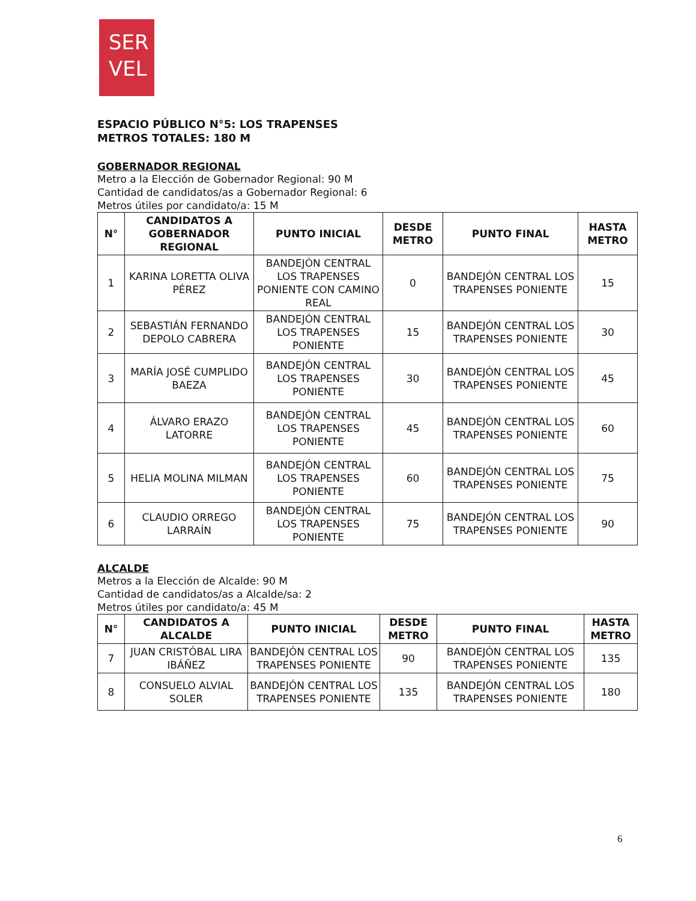SER
VEL
ESPACIO PÚBLICO N°5: LOS TRAPENSES
METROS TOTALES: 180 M
GOBERNADOR REGIONAL
Metro a la Elección de Gobernador Regional: 90 M
Cantidad de candidatos/as a Gobernador Regional: 6
Metros útiles por candidato/a: 15 M
| N° | CANDIDATOS A GOBERNADOR REGIONAL | PUNTO INICIAL | DESDE METRO | PUNTO FINAL | HASTA METRO |
| --- | --- | --- | --- | --- | --- |
| 1 | KARINA LORETTA OLIVA PÉREZ | BANDEJÓN CENTRAL LOS TRAPENSES PONIENTE CON CAMINO REAL | 0 | BANDEJÓN CENTRAL LOS TRAPENSES PONIENTE | 15 |
| 2 | SEBASTIÁN FERNANDO DEPOLO CABRERA | BANDEJÓN CENTRAL LOS TRAPENSES PONIENTE | 15 | BANDEJÓN CENTRAL LOS TRAPENSES PONIENTE | 30 |
| 3 | MARÍA JOSÉ CUMPLIDO BAEZA | BANDEJÓN CENTRAL LOS TRAPENSES PONIENTE | 30 | BANDEJÓN CENTRAL LOS TRAPENSES PONIENTE | 45 |
| 4 | ÁLVARO ERAZO LATORRE | BANDEJÓN CENTRAL LOS TRAPENSES PONIENTE | 45 | BANDEJÓN CENTRAL LOS TRAPENSES PONIENTE | 60 |
| 5 | HELIA MOLINA MILMAN | BANDEJÓN CENTRAL LOS TRAPENSES PONIENTE | 60 | BANDEJÓN CENTRAL LOS TRAPENSES PONIENTE | 75 |
| 6 | CLAUDIO ORREGO LARRAÍN | BANDEJÓN CENTRAL LOS TRAPENSES PONIENTE | 75 | BANDEJÓN CENTRAL LOS TRAPENSES PONIENTE | 90 |
ALCALDE
Metros a la Elección de Alcalde: 90 M
Cantidad de candidatos/as a Alcalde/sa: 2
Metros útiles por candidato/a: 45 M
| N° | CANDIDATOS A ALCALDE | PUNTO INICIAL | DESDE METRO | PUNTO FINAL | HASTA METRO |
| --- | --- | --- | --- | --- | --- |
| 7 | JUAN CRISTÓBAL LIRA IBÁÑEZ | BANDEJÓN CENTRAL LOS TRAPENSES PONIENTE | 90 | BANDEJÓN CENTRAL LOS TRAPENSES PONIENTE | 135 |
| 8 | CONSUELO ALVIAL SOLER | BANDEJÓN CENTRAL LOS TRAPENSES PONIENTE | 135 | BANDEJÓN CENTRAL LOS TRAPENSES PONIENTE | 180 |
6